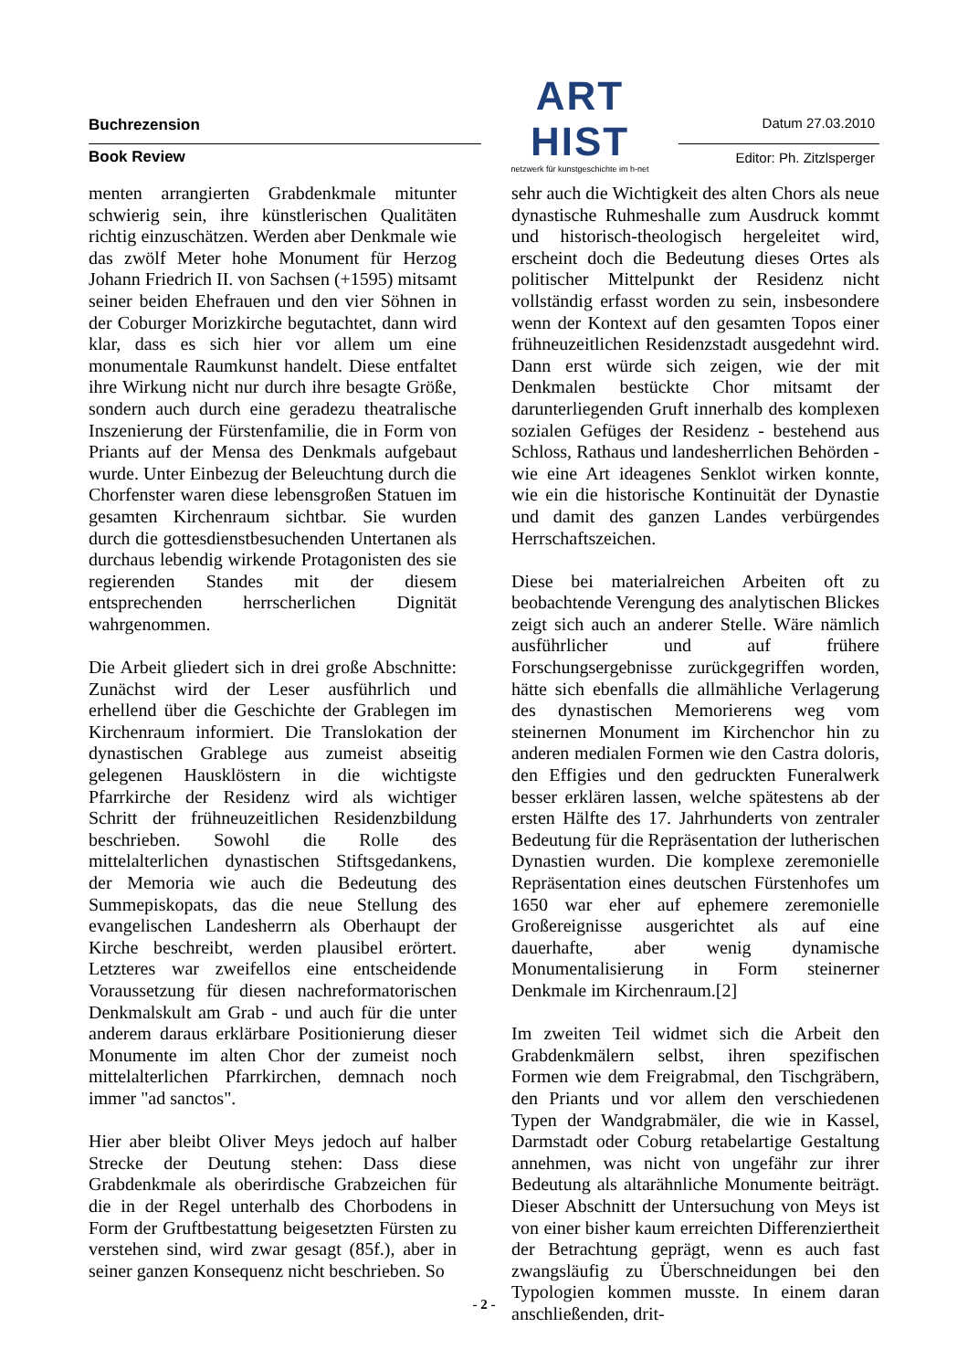Buchrezension
ART HIST
netzwerk für kunstgeschichte im h-net
Datum 27.03.2010
Book Review Editor: Ph. Zitzlsperger
menten arrangierten Grabdenkmale mitunter schwierig sein, ihre künstlerischen Qualitäten richtig einzuschätzen. Werden aber Denkmale wie das zwölf Meter hohe Monument für Herzog Johann Friedrich II. von Sachsen (+1595) mitsamt seiner beiden Ehefrauen und den vier Söhnen in der Coburger Morizkirche begutachtet, dann wird klar, dass es sich hier vor allem um eine monumentale Raumkunst handelt. Diese entfaltet ihre Wirkung nicht nur durch ihre besagte Größe, sondern auch durch eine geradezu theatralische Inszenierung der Fürstenfamilie, die in Form von Priants auf der Mensa des Denkmals aufgebaut wurde. Unter Einbezug der Beleuchtung durch die Chorfenster waren diese lebensgroßen Statuen im gesamten Kirchenraum sichtbar. Sie wurden durch die gottesdienstbesuchenden Untertanen als durchaus lebendig wirkende Protagonisten des sie regierenden Standes mit der diesem entsprechenden herrscherlichen Dignität wahrgenommen.
Die Arbeit gliedert sich in drei große Abschnitte: Zunächst wird der Leser ausführlich und erhellend über die Geschichte der Grablegen im Kirchenraum informiert. Die Translokation der dynastischen Grablege aus zumeist abseitig gelegenen Hausklöstern in die wichtigste Pfarrkirche der Residenz wird als wichtiger Schritt der frühneuzeitlichen Residenzbildung beschrieben. Sowohl die Rolle des mittelalterlichen dynastischen Stiftsgedankens, der Memoria wie auch die Bedeutung des Summepiskopats, das die neue Stellung des evangelischen Landesherrn als Oberhaupt der Kirche beschreibt, werden plausibel erörtert. Letzteres war zweifellos eine entscheidende Voraussetzung für diesen nachreformatorischen Denkmalskult am Grab - und auch für die unter anderem daraus erklärbare Positionierung dieser Monumente im alten Chor der zumeist noch mittelalterlichen Pfarrkirchen, demnach noch immer "ad sanctos".
Hier aber bleibt Oliver Meys jedoch auf halber Strecke der Deutung stehen: Dass diese Grabdenkmale als oberirdische Grabzeichen für die in der Regel unterhalb des Chorbodens in Form der Gruftbestattung beigesetzten Fürsten zu verstehen sind, wird zwar gesagt (85f.), aber in seiner ganzen Konsequenz nicht beschrieben. So
sehr auch die Wichtigkeit des alten Chors als neue dynastische Ruhmeshalle zum Ausdruck kommt und historisch-theologisch hergeleitet wird, erscheint doch die Bedeutung dieses Ortes als politischer Mittelpunkt der Residenz nicht vollständig erfasst worden zu sein, insbesondere wenn der Kontext auf den gesamten Topos einer frühneuzeitlichen Residenzstadt ausgedehnt wird. Dann erst würde sich zeigen, wie der mit Denkmalen bestückte Chor mitsamt der darunterliegenden Gruft innerhalb des komplexen sozialen Gefüges der Residenz - bestehend aus Schloss, Rathaus und landesherrlichen Behörden - wie eine Art ideagenes Senklot wirken konnte, wie ein die historische Kontinuität der Dynastie und damit des ganzen Landes verbürgendes Herrschaftszeichen.
Diese bei materialreichen Arbeiten oft zu beobachtende Verengung des analytischen Blickes zeigt sich auch an anderer Stelle. Wäre nämlich ausführlicher und auf frühere Forschungsergebnisse zurückgegriffen worden, hätte sich ebenfalls die allmähliche Verlagerung des dynastischen Memorierens weg vom steinernen Monument im Kirchenchor hin zu anderen medialen Formen wie den Castra doloris, den Effigies und den gedruckten Funeralwerk besser erklären lassen, welche spätestens ab der ersten Hälfte des 17. Jahrhunderts von zentraler Bedeutung für die Repräsentation der lutherischen Dynastien wurden. Die komplexe zeremonielle Repräsentation eines deutschen Fürstenhofes um 1650 war eher auf ephemere zeremonielle Großereignisse ausgerichtet als auf eine dauerhafte, aber wenig dynamische Monumentalisierung in Form steinerner Denkmale im Kirchenraum.[2]
Im zweiten Teil widmet sich die Arbeit den Grabdenkmälern selbst, ihren spezifischen Formen wie dem Freigrabmal, den Tischgräbern, den Priants und vor allem den verschiedenen Typen der Wandgrabmäler, die wie in Kassel, Darmstadt oder Coburg retabelartige Gestaltung annehmen, was nicht von ungefähr zur ihrer Bedeutung als altarähnliche Monumente beiträgt. Dieser Abschnitt der Untersuchung von Meys ist von einer bisher kaum erreichten Differenziertheit der Betrachtung geprägt, wenn es auch fast zwangsläufig zu Überschneidungen bei den Typologien kommen musste. In einem daran anschließenden, drit-
- 2 -